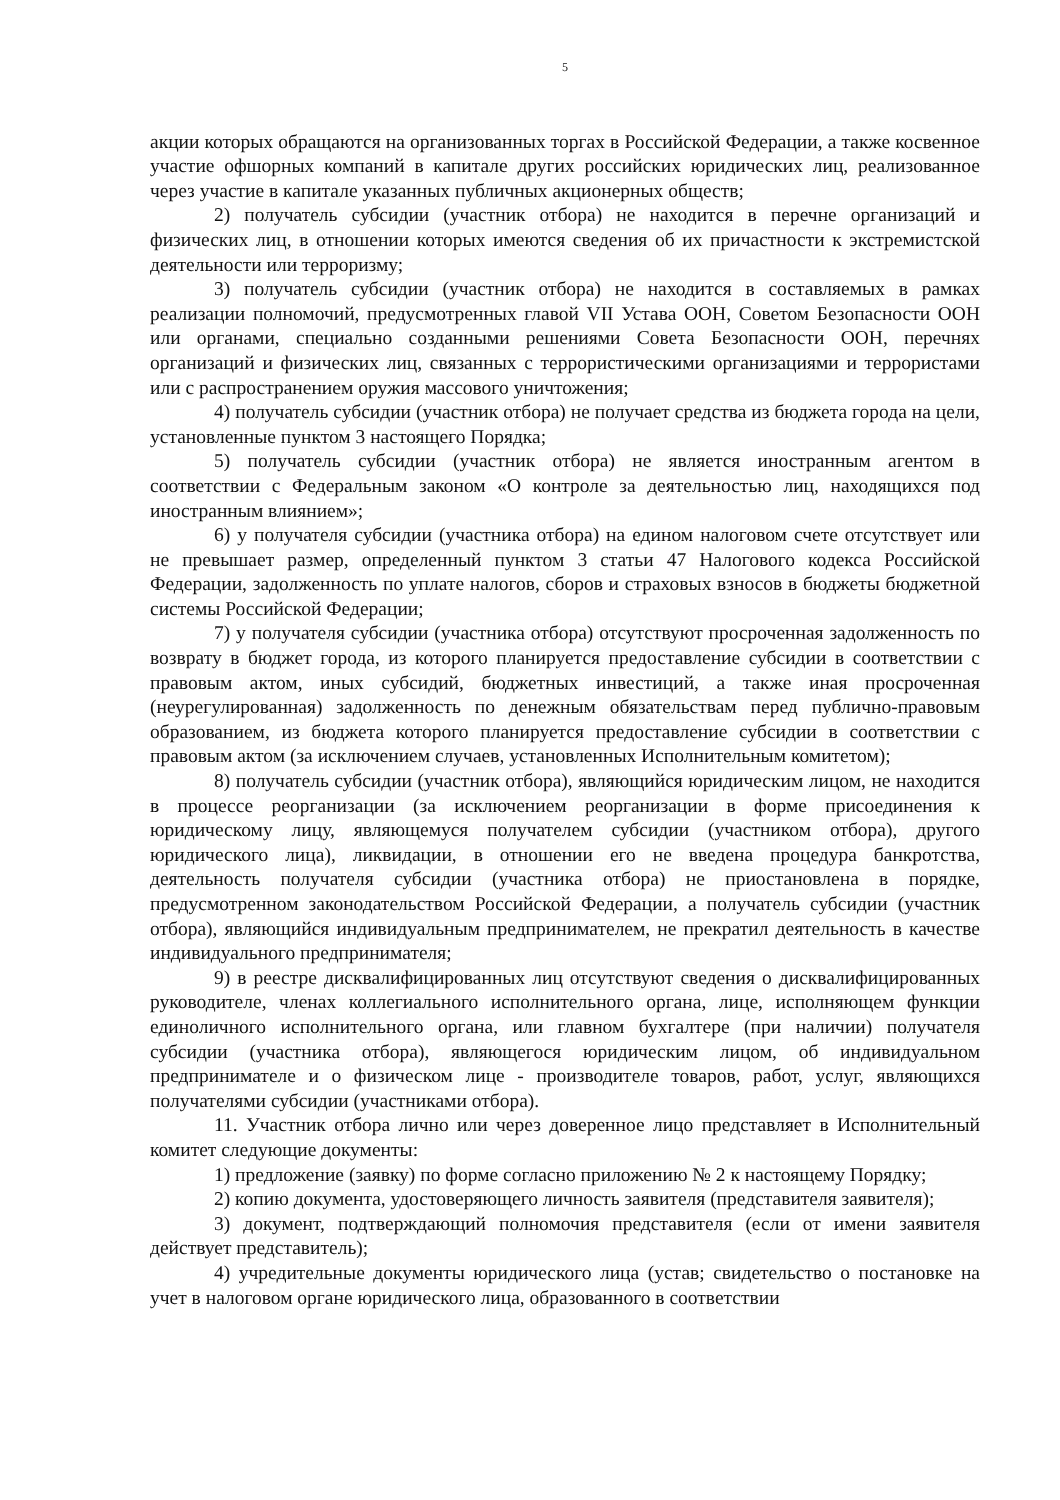5
акции которых обращаются на организованных торгах в Российской Федерации, а также косвенное участие офшорных компаний в капитале других российских юридических лиц, реализованное через участие в капитале указанных публичных акционерных обществ;
2) получатель субсидии (участник отбора) не находится в перечне организаций и физических лиц, в отношении которых имеются сведения об их причастности к экстремистской деятельности или терроризму;
3) получатель субсидии (участник отбора) не находится в составляемых в рамках реализации полномочий, предусмотренных главой VII Устава ООН, Советом Безопасности ООН или органами, специально созданными решениями Совета Безопасности ООН, перечнях организаций и физических лиц, связанных с террористическими организациями и террористами или с распространением оружия массового уничтожения;
4) получатель субсидии (участник отбора) не получает средства из бюджета города на цели, установленные пунктом 3 настоящего Порядка;
5) получатель субсидии (участник отбора) не является иностранным агентом в соответствии с Федеральным законом «О контроле за деятельностью лиц, находящихся под иностранным влиянием»;
6) у получателя субсидии (участника отбора) на едином налоговом счете отсутствует или не превышает размер, определенный пунктом 3 статьи 47 Налогового кодекса Российской Федерации, задолженность по уплате налогов, сборов и страховых взносов в бюджеты бюджетной системы Российской Федерации;
7) у получателя субсидии (участника отбора) отсутствуют просроченная задолженность по возврату в бюджет города, из которого планируется предоставление субсидии в соответствии с правовым актом, иных субсидий, бюджетных инвестиций, а также иная просроченная (неурегулированная) задолженность по денежным обязательствам перед публично-правовым образованием, из бюджета которого планируется предоставление субсидии в соответствии с правовым актом (за исключением случаев, установленных Исполнительным комитетом);
8) получатель субсидии (участник отбора), являющийся юридическим лицом, не находится в процессе реорганизации (за исключением реорганизации в форме присоединения к юридическому лицу, являющемуся получателем субсидии (участником отбора), другого юридического лица), ликвидации, в отношении его не введена процедура банкротства, деятельность получателя субсидии (участника отбора) не приостановлена в порядке, предусмотренном законодательством Российской Федерации, а получатель субсидии (участник отбора), являющийся индивидуальным предпринимателем, не прекратил деятельность в качестве индивидуального предпринимателя;
9) в реестре дисквалифицированных лиц отсутствуют сведения о дисквалифицированных руководителе, членах коллегиального исполнительного органа, лице, исполняющем функции единоличного исполнительного органа, или главном бухгалтере (при наличии) получателя субсидии (участника отбора), являющегося юридическим лицом, об индивидуальном предпринимателе и о физическом лице - производителе товаров, работ, услуг, являющихся получателями субсидии (участниками отбора).
11. Участник отбора лично или через доверенное лицо представляет в Исполнительный комитет следующие документы:
1) предложение (заявку) по форме согласно приложению № 2 к настоящему Порядку;
2) копию документа, удостоверяющего личность заявителя (представителя заявителя);
3) документ, подтверждающий полномочия представителя (если от имени заявителя действует представитель);
4) учредительные документы юридического лица (устав; свидетельство о постановке на учет в налоговом органе юридического лица, образованного в соответствии